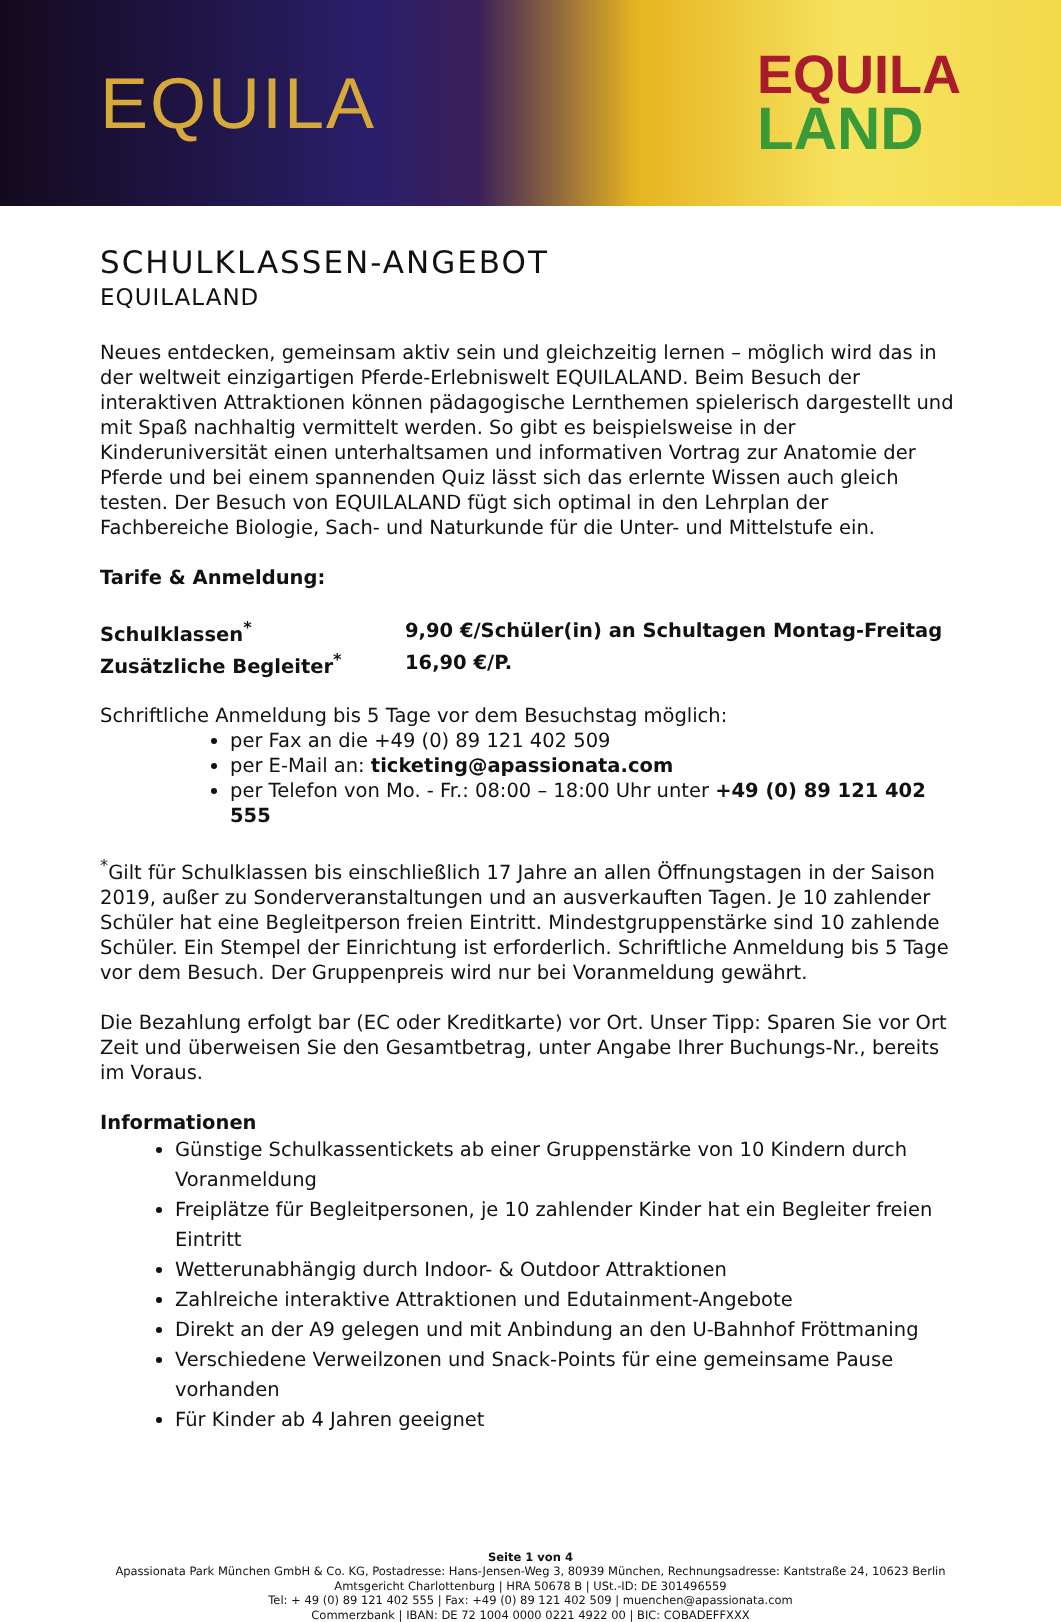EQUILA
EQUILA
LAND
SCHULKLASSEN-ANGEBOT
EQUILALAND
Neues entdecken, gemeinsam aktiv sein und gleichzeitig lernen – möglich wird das in der weltweit einzigartigen Pferde-Erlebniswelt EQUILALAND. Beim Besuch der interaktiven Attraktionen können pädagogische Lernthemen spielerisch dargestellt und mit Spaß nachhaltig vermittelt werden. So gibt es beispielsweise in der Kinderuniversität einen unterhaltsamen und informativen Vortrag zur Anatomie der Pferde und bei einem spannenden Quiz lässt sich das erlernte Wissen auch gleich testen. Der Besuch von EQUILALAND fügt sich optimal in den Lehrplan der Fachbereiche Biologie, Sach- und Naturkunde für die Unter- und Mittelstufe ein.
Tarife & Anmeldung:
| Schulklassen<sup>*</sup> | 9,90 €/Schüler(in) an Schultagen Montag-Freitag |
| Zusätzliche Begleiter<sup>*</sup> | 16,90 €/P. |
Schriftliche Anmeldung bis 5 Tage vor dem Besuchstag möglich:
per Fax an die +49 (0) 89 121 402 509
per E-Mail an: ticketing@apassionata.com
per Telefon von Mo. - Fr.: 08:00 – 18:00 Uhr unter +49 (0) 89 121 402 555
<sup>*</sup> Gilt für Schulklassen bis einschließlich 17 Jahre an allen Öffnungstagen in der Saison 2019, außer zu Sonderveranstaltungen und an ausverkauften Tagen. Je 10 zahlender Schüler hat eine Begleitperson freien Eintritt. Mindestgruppenstärke sind 10 zahlende Schüler. Ein Stempel der Einrichtung ist erforderlich. Schriftliche Anmeldung bis 5 Tage vor dem Besuch. Der Gruppenpreis wird nur bei Voranmeldung gewährt.
Die Bezahlung erfolgt bar (EC oder Kreditkarte) vor Ort. Unser Tipp: Sparen Sie vor Ort Zeit und überweisen Sie den Gesamtbetrag, unter Angabe Ihrer Buchungs-Nr., bereits im Voraus.
Informationen
Günstige Schulkassentickets ab einer Gruppenstärke von 10 Kindern durch Voranmeldung
Freiplätze für Begleitpersonen, je 10 zahlender Kinder hat ein Begleiter freien Eintritt
Wetterunabhängig durch Indoor- & Outdoor Attraktionen
Zahlreiche interaktive Attraktionen und Edutainment-Angebote
Direkt an der A9 gelegen und mit Anbindung an den U-Bahnhof Fröttmaning
Verschiedene Verweilzonen und Snack-Points für eine gemeinsame Pause vorhanden
Für Kinder ab 4 Jahren geeignet
Seite 1 von 4
Apassionata Park München GmbH & Co. KG, Postadresse: Hans-Jensen-Weg 3, 80939 München, Rechnungsadresse: Kantstraße 24, 10623 Berlin
Amtsgericht Charlottenburg | HRA 50678 B | USt.-ID: DE 301496559
Tel: + 49 (0) 89 121 402 555 | Fax: +49 (0) 89 121 402 509 | muenchen@apassionata.com
Commerzbank | IBAN: DE 72 1004 0000 0221 4922 00 | BIC: COBADEFFXXX